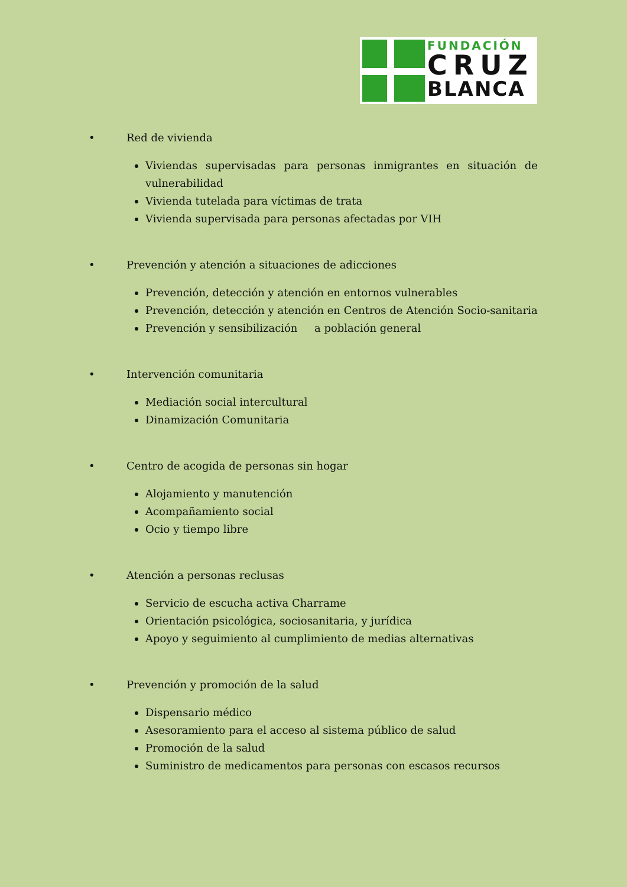FUNDACIÓN
CRUZ
BLANCA
• Red de vivienda
Viviendas supervisadas para personas inmigrantes en situación de vulnerabilidad
Vivienda tutelada para víctimas de trata
Vivienda supervisada para personas afectadas por VIH
• Prevención y atención a situaciones de adicciones
Prevención, detección y atención en entornos vulnerables
Prevención, detección y atención en Centros de Atención Socio-sanitaria
Prevención y sensibilización a población general
• Intervención comunitaria
Mediación social intercultural
Dinamización Comunitaria
• Centro de acogida de personas sin hogar
Alojamiento y manutención
Acompañamiento social
Ocio y tiempo libre
• Atención a personas reclusas
Servicio de escucha activa Charrame
Orientación psicológica, sociosanitaria, y jurídica
Apoyo y seguimiento al cumplimiento de medias alternativas
• Prevención y promoción de la salud
Dispensario médico
Asesoramiento para el acceso al sistema público de salud
Promoción de la salud
Suministro de medicamentos para personas con escasos recursos